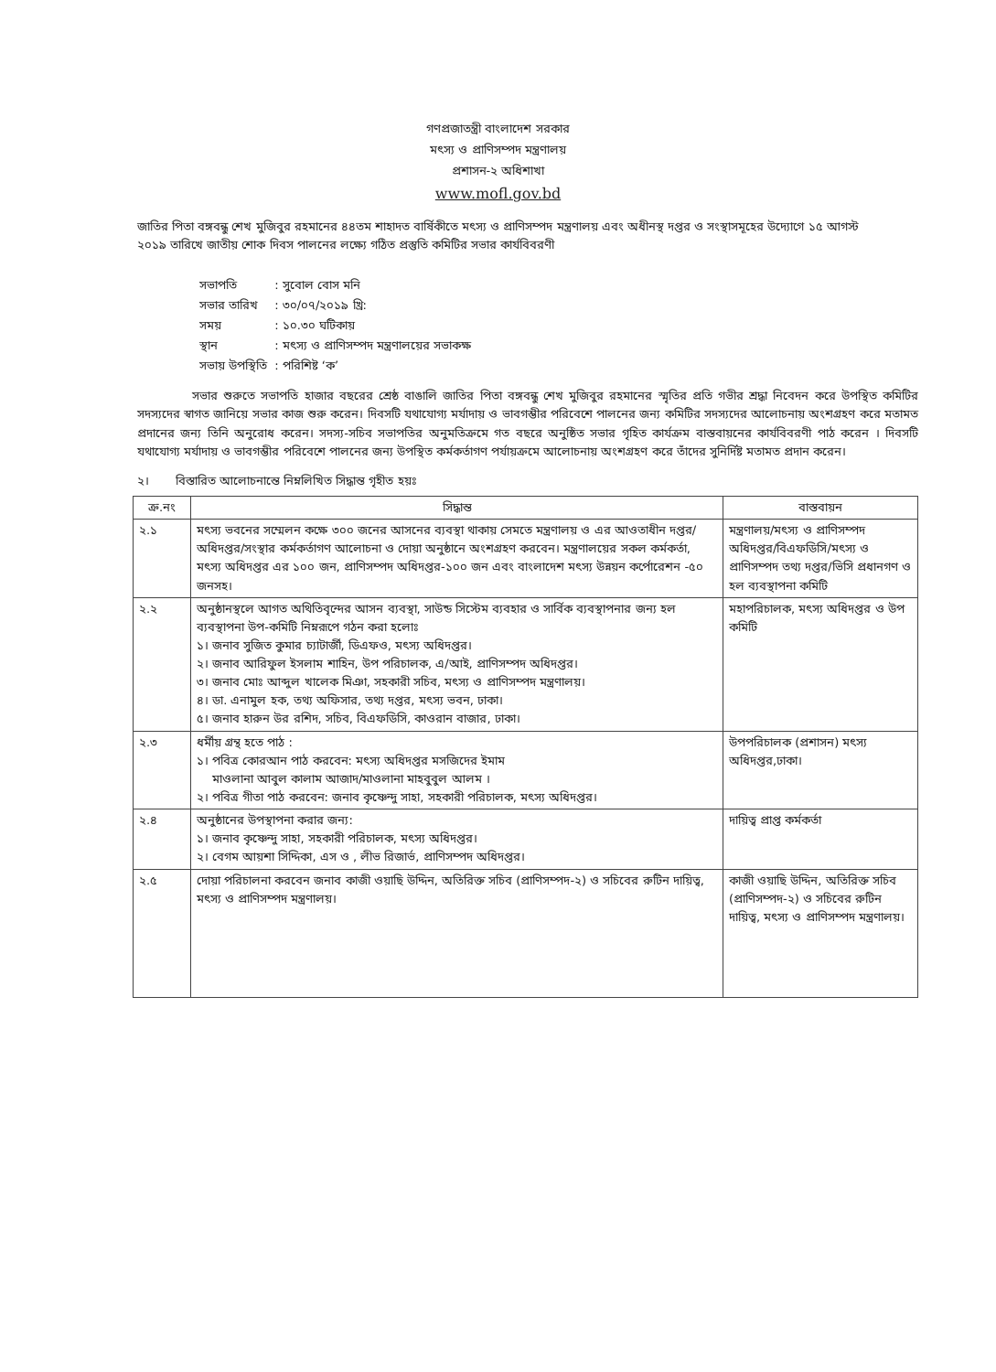গণপ্রজাতন্ত্রী বাংলাদেশ সরকার
মৎস্য ও প্রাণিসম্পদ মন্ত্রণালয়
প্রশাসন-২ অধিশাখা
www.mofl.gov.bd
জাতির পিতা বঙ্গবন্ধু শেখ মুজিবুর রহমানের ৪৪তম শাহাদত বার্ষিকীতে মৎস্য ও প্রাণিসম্পদ মন্ত্রণালয় এবং অধীনস্থ দপ্তর ও সংস্থাসমূহের উদ্যোগে ১৫ আগস্ট ২০১৯ তারিখে জাতীয় শোক দিবস পালনের লক্ষ্যে গঠিত প্রস্তুতি কমিটির সভার কার্যবিবরণী
| সভাপতি | : সুবোল বোস মনি |
| সভার তারিখ | : ৩০/০৭/২০১৯ খ্রি: |
| সময় | : ১০.৩০ ঘটিকায় |
| স্থান | : মৎস্য ও প্রাণিসম্পদ মন্ত্রণালয়ের সভাকক্ষ |
| সভায় উপস্থিতি | : পরিশিষ্ট ‘ক’ |
সভার শুরুতে সভাপতি হাজার বছরের শ্রেষ্ঠ বাঙালি জাতির পিতা বঙ্গবন্ধু শেখ মুজিবুর রহমানের স্মৃতির প্রতি গভীর শ্রদ্ধা নিবেদন করে উপস্থিত কমিটির সদস্যদের স্বাগত জানিয়ে সভার কাজ শুরু করেন। দিবসটি যথাযোগ্য মর্যাদায় ও ভাবগম্ভীর পরিবেশে পালনের জন্য কমিটির সদস্যদের আলোচনায় অংশগ্রহণ করে মতামত প্রদানের জন্য তিনি অনুরোধ করেন। সদস্য-সচিব সভাপতির অনুমতিক্রমে গত বছরে অনুষ্ঠিত সভার গৃহিত কার্যক্রম বাস্তবায়নের কার্যবিবরণী পাঠ করেন । দিবসটি যথাযোগ্য মর্যাদায় ও ভাবগম্ভীর পরিবেশে পালনের জন্য উপস্থিত কর্মকর্তাগণ পর্যায়ক্রমে আলোচনায় অংশগ্রহণ করে তাঁদের সুনির্দিষ্ট মতামত প্রদান করেন।
২। বিস্তারিত আলোচনান্তে নিম্নলিখিত সিদ্ধান্ত গৃহীত হয়ঃ
| ক্র.নং | সিদ্ধান্ত | বাস্তবায়ন |
| --- | --- | --- |
| ২.১ | মৎস্য ভবনের সম্মেলন কক্ষে ৩০০ জনের আসনের ব্যবস্থা থাকায় সেমতে মন্ত্রণালয় ও এর আওতাধীন দপ্তর/অধিদপ্তর/সংস্থার কর্মকর্তাগণ আলোচনা ও দোয়া অনুষ্ঠানে অংশগ্রহণ করবেন। মন্ত্রণালয়ের সকল কর্মকর্তা, মৎস্য অধিদপ্তর এর ১০০ জন, প্রাণিসম্পদ অধিদপ্তর-১০০ জন এবং বাংলাদেশ মৎস্য উন্নয়ন কর্পোরেশন -৫০ জনসহ। | মন্ত্রণালয়/মৎস্য ও প্রাণিসম্পদ অধিদপ্তর/বিএফডিসি/মৎস্য ও প্রাণিসম্পদ তথ্য দপ্তর/ভিসি প্রধানগণ ও হল ব্যবস্থাপনা কমিটি |
| ২.২ | অনুষ্ঠানস্থলে আগত অথিতিবৃন্দের আসন ব্যবস্থা, সাউন্ড সিস্টেম ব্যবহার ও সার্বিক ব্যবস্থাপনার জন্য হল ব্যবস্থাপনা উপ-কমিটি নিম্নরূপে গঠন করা হলোঃ ১। জনাব সুজিত কুমার চ্যাটার্জী, ডিএফও, মৎস্য অধিদপ্তর। ২। জনাব আরিফুল ইসলাম শাহিন, উপ পরিচালক, এ/আই, প্রাণিসম্পদ অধিদপ্তর। ৩। জনাব মোঃ আব্দুল খালেক মিঞা, সহকারী সচিব, মৎস্য ও প্রাণিসম্পদ মন্ত্রণালয়। ৪। ডা. এনামুল হক, তথ্য অফিসার, তথ্য দপ্তর, মৎস্য ভবন, ঢাকা। ৫। জনাব হারুন উর রশিদ, সচিব, বিএফডিসি, কাওরান বাজার, ঢাকা। | মহাপরিচালক, মৎস্য অধিদপ্তর ও উপ কমিটি |
| ২.৩ | ধর্মীয় গ্রন্থ হতে পাঠ : ১। পবিত্র কোরআন পাঠ করবেন: মৎস্য অধিদপ্তর মসজিদের ইমাম মাওলানা আবুল কালাম আজাদ/মাওলানা মাহবুবুল আলম । ২। পবিত্র গীতা পাঠ করবেন: জনাব কৃষ্ণেন্দু সাহা, সহকারী পরিচালক, মৎস্য অধিদপ্তর। | উপপরিচালক (প্রশাসন) মৎস্য অধিদপ্তর,ঢাকা। |
| ২.৪ | অনুষ্ঠানের উপস্থাপনা করার জন্য: ১। জনাব কৃষ্ণেন্দু সাহা, সহকারী পরিচালক, মৎস্য অধিদপ্তর। ২। বেগম আয়শা সিদ্দিকা, এস ও , লীভ রিজার্ভ, প্রাণিসম্পদ অধিদপ্তর। | দায়িত্ব প্রাপ্ত কর্মকর্তা |
| ২.৫ | দোয়া পরিচালনা করবেন জনাব কাজী ওয়াছি উদ্দিন, অতিরিক্ত সচিব (প্রাণিসম্পদ-২) ও সচিবের রুটিন দায়িত্ব, মৎস্য ও প্রাণিসম্পদ মন্ত্রণালয়। | কাজী ওয়াছি উদ্দিন, অতিরিক্ত সচিব (প্রাণিসম্পদ-২) ও সচিবের রুটিন দায়িত্ব, মৎস্য ও প্রাণিসম্পদ মন্ত্রণালয়। |